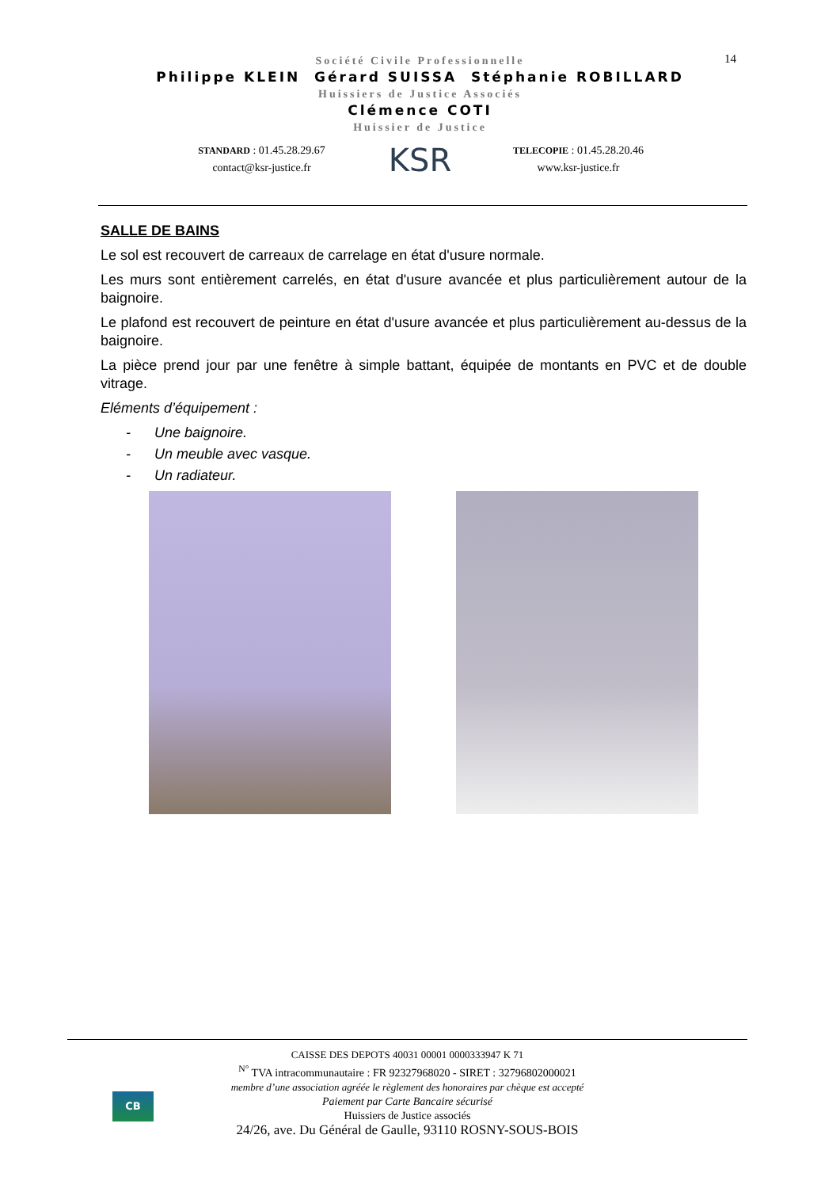14
Société Civile Professionnelle
Philippe KLEIN Gérard SUISSA Stéphanie ROBILLARD
Huissiers de Justice Associés
Clémence COTI
Huissier de Justice
STANDARD : 01.45.28.29.67
contact@ksr-justice.fr
KSR
TELECOPIE : 01.45.28.20.46
www.ksr-justice.fr
SALLE DE BAINS
Le sol est recouvert de carreaux de carrelage en état d'usure normale.
Les murs sont entièrement carrelés, en état d'usure avancée et plus particulièrement autour de la baignoire.
Le plafond est recouvert de peinture en état d'usure avancée et plus particulièrement au-dessus de la baignoire.
La pièce prend jour par une fenêtre à simple battant, équipée de montants en PVC et de double vitrage.
Eléments d’équipement :
- Une baignoire.
- Un meuble avec vasque.
- Un radiateur.
CB
CAISSE DES DEPOTS 40031 00001 0000333947 K 71
<sup>N°</sup> TVA intracommunautaire : FR 92327968020 - SIRET : 32796802000021
membre d’une association agréée le règlement des honoraires par chèque est accepté
Paiement par Carte Bancaire sécurisé
Huissiers de Justice associés
24/26, ave. Du Général de Gaulle, 93110 ROSNY-SOUS-BOIS